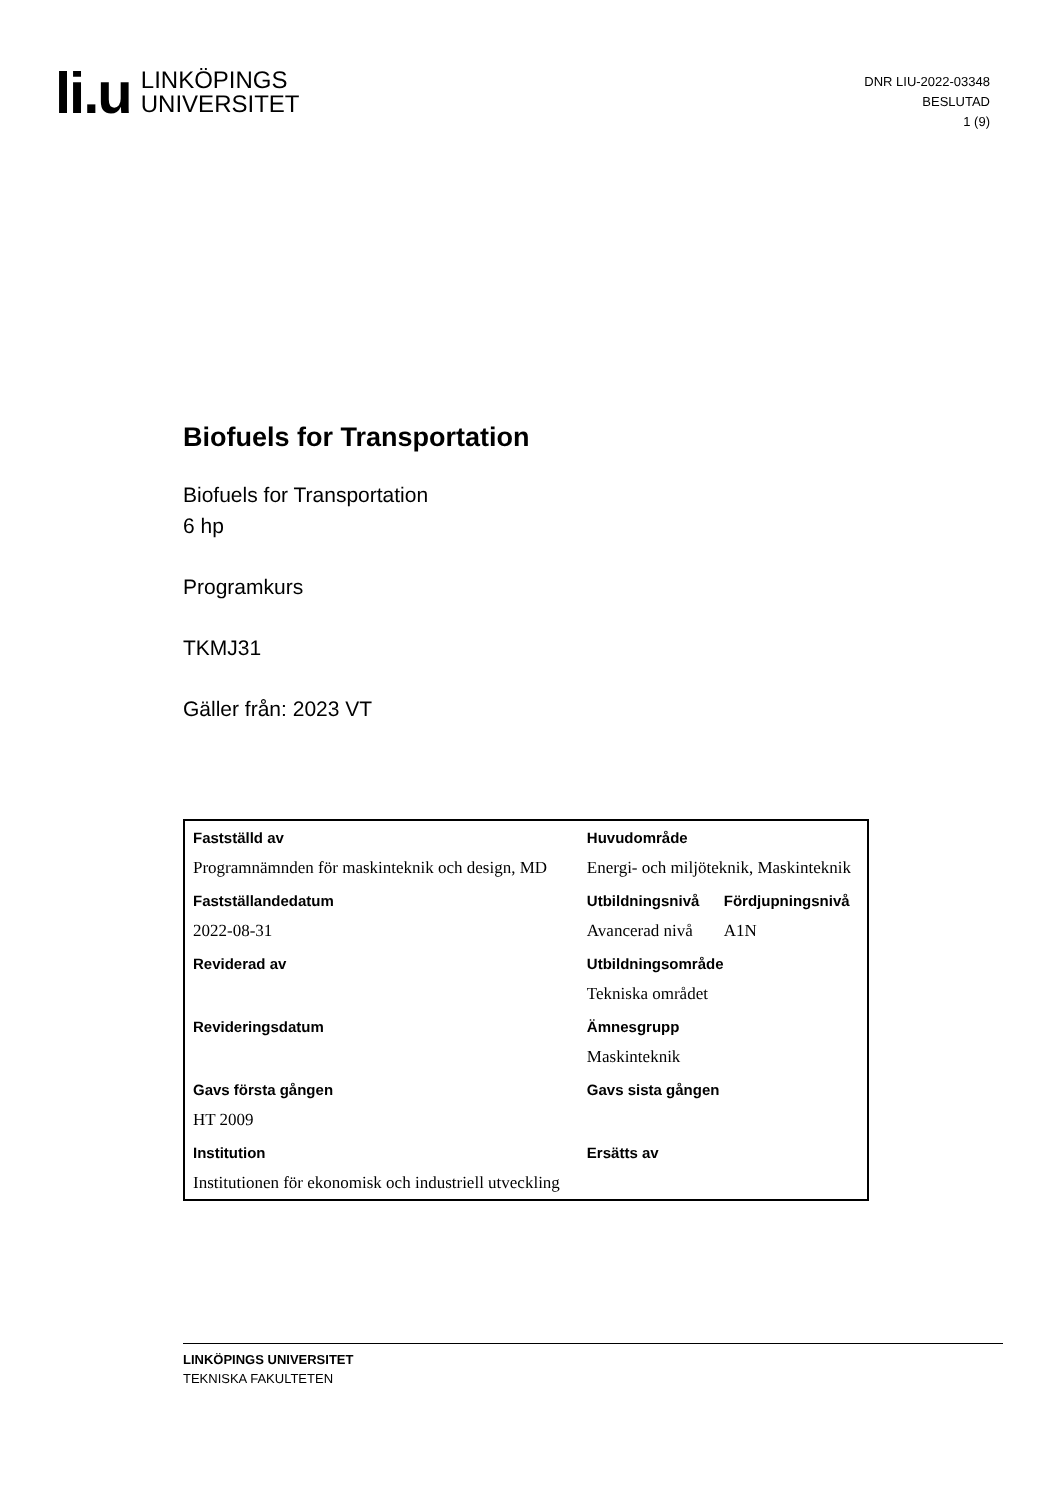li.u
LINKÖPINGS
UNIVERSITET
DNR LIU-2022-03348
BESLUTAD
1 (9)
Biofuels for Transportation
Biofuels for Transportation
6 hp
Programkurs
TKMJ31
Gäller från: 2023 VT
| Fastställd av | Huvudområde | |
| Programnämnden för maskinteknik och design, MD | Energi- och miljöteknik, Maskinteknik | |
| Fastställandedatum | Utbildningsnivå | Fördjupningsnivå |
| 2022-08-31 | Avancerad nivå | A1N |
| Reviderad av | Utbildningsområde | |
| | Tekniska området | |
| Revideringsdatum | Ämnesgrupp | |
| | Maskinteknik | |
| Gavs första gången | Gavs sista gången | |
| HT 2009 | | |
| Institution | Ersätts av | |
| Institutionen för ekonomisk och industriell utveckling | | |
LINKÖPINGS UNIVERSITET
TEKNISKA FAKULTETEN